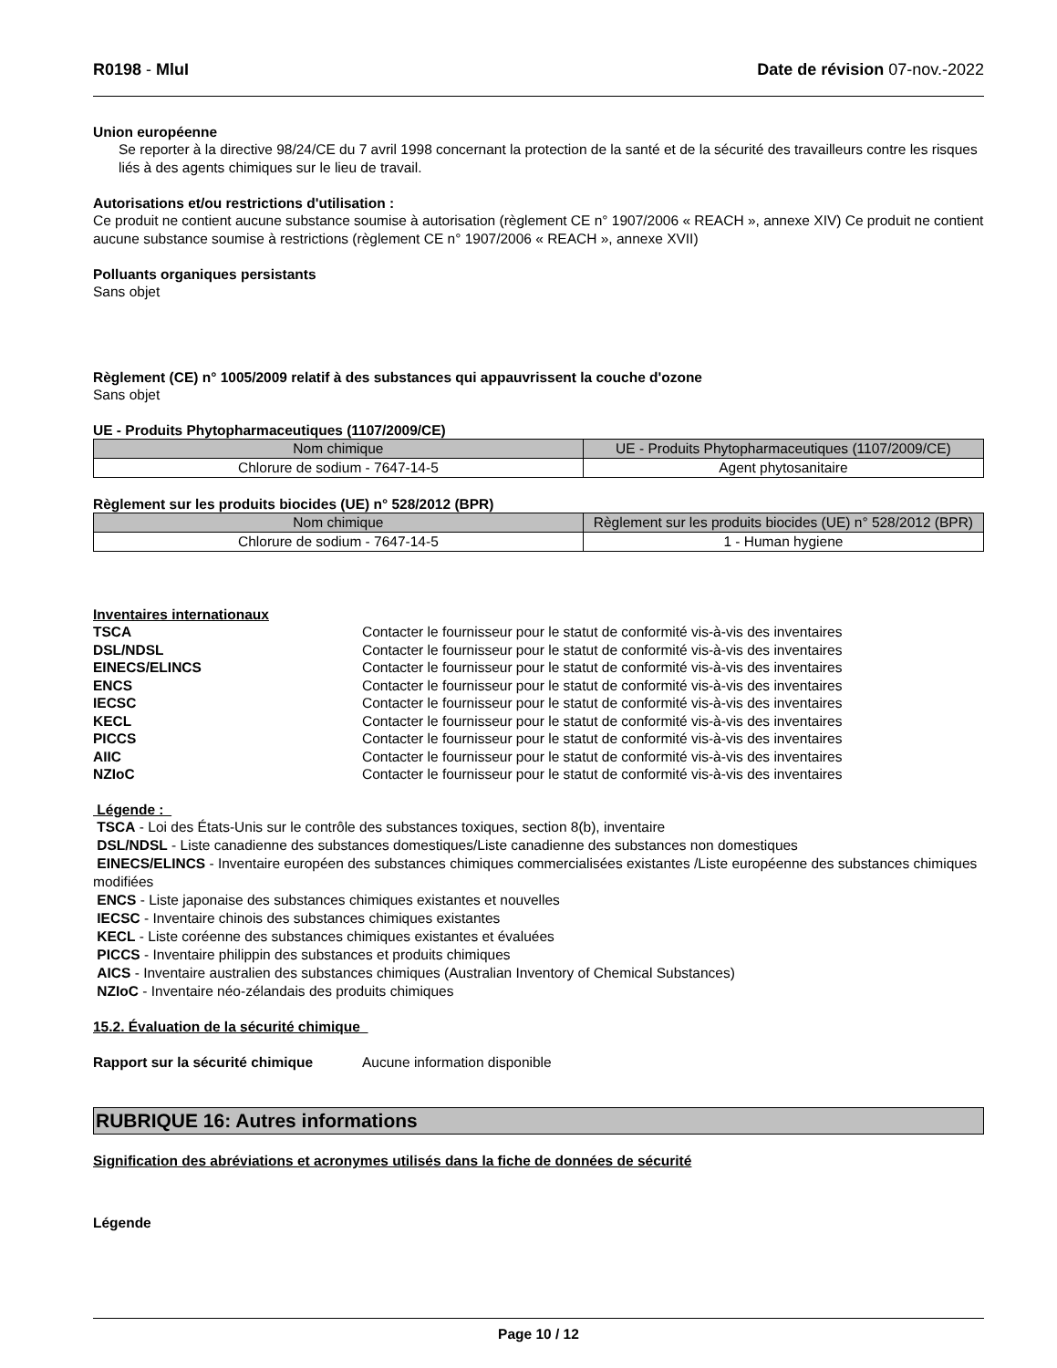R0198 - MluI Date de révision 07-nov.-2022
Union européenne
Se reporter à la directive 98/24/CE du 7 avril 1998 concernant la protection de la santé et de la sécurité des travailleurs contre les risques liés à des agents chimiques sur le lieu de travail.
Autorisations et/ou restrictions d'utilisation :
Ce produit ne contient aucune substance soumise à autorisation (règlement CE n° 1907/2006 « REACH », annexe XIV) Ce produit ne contient aucune substance soumise à restrictions (règlement CE n° 1907/2006 « REACH », annexe XVII)
Polluants organiques persistants
Sans objet
Règlement (CE) n° 1005/2009 relatif à des substances qui appauvrissent la couche d'ozone
Sans objet
UE - Produits Phytopharmaceutiques (1107/2009/CE)
| Nom chimique | UE - Produits Phytopharmaceutiques (1107/2009/CE) |
| --- | --- |
| Chlorure de sodium - 7647-14-5 | Agent phytosanitaire |
Règlement sur les produits biocides (UE) n° 528/2012 (BPR)
| Nom chimique | Règlement sur les produits biocides (UE) n° 528/2012 (BPR) |
| --- | --- |
| Chlorure de sodium - 7647-14-5 | 1 - Human hygiene |
Inventaires internationaux
TSCA Contacter le fournisseur pour le statut de conformité vis-à-vis des inventaires DSL/NDSL Contacter le fournisseur pour le statut de conformité vis-à-vis des inventaires EINECS/ELINCS Contacter le fournisseur pour le statut de conformité vis-à-vis des inventaires ENCS Contacter le fournisseur pour le statut de conformité vis-à-vis des inventaires IECSC Contacter le fournisseur pour le statut de conformité vis-à-vis des inventaires KECL Contacter le fournisseur pour le statut de conformité vis-à-vis des inventaires PICCS Contacter le fournisseur pour le statut de conformité vis-à-vis des inventaires AIIC Contacter le fournisseur pour le statut de conformité vis-à-vis des inventaires NZIoC Contacter le fournisseur pour le statut de conformité vis-à-vis des inventaires
Légende :
TSCA - Loi des États-Unis sur le contrôle des substances toxiques, section 8(b), inventaire
DSL/NDSL - Liste canadienne des substances domestiques/Liste canadienne des substances non domestiques
EINECS/ELINCS - Inventaire européen des substances chimiques commercialisées existantes /Liste européenne des substances chimiques modifiées
ENCS - Liste japonaise des substances chimiques existantes et nouvelles
IECSC - Inventaire chinois des substances chimiques existantes
KECL - Liste coréenne des substances chimiques existantes et évaluées
PICCS - Inventaire philippin des substances et produits chimiques
AICS - Inventaire australien des substances chimiques (Australian Inventory of Chemical Substances)
NZIoC - Inventaire néo-zélandais des produits chimiques
15.2. Évaluation de la sécurité chimique
Rapport sur la sécurité chimique Aucune information disponible
RUBRIQUE 16: Autres informations
Signification des abréviations et acronymes utilisés dans la fiche de données de sécurité
Légende
Page 10 / 12